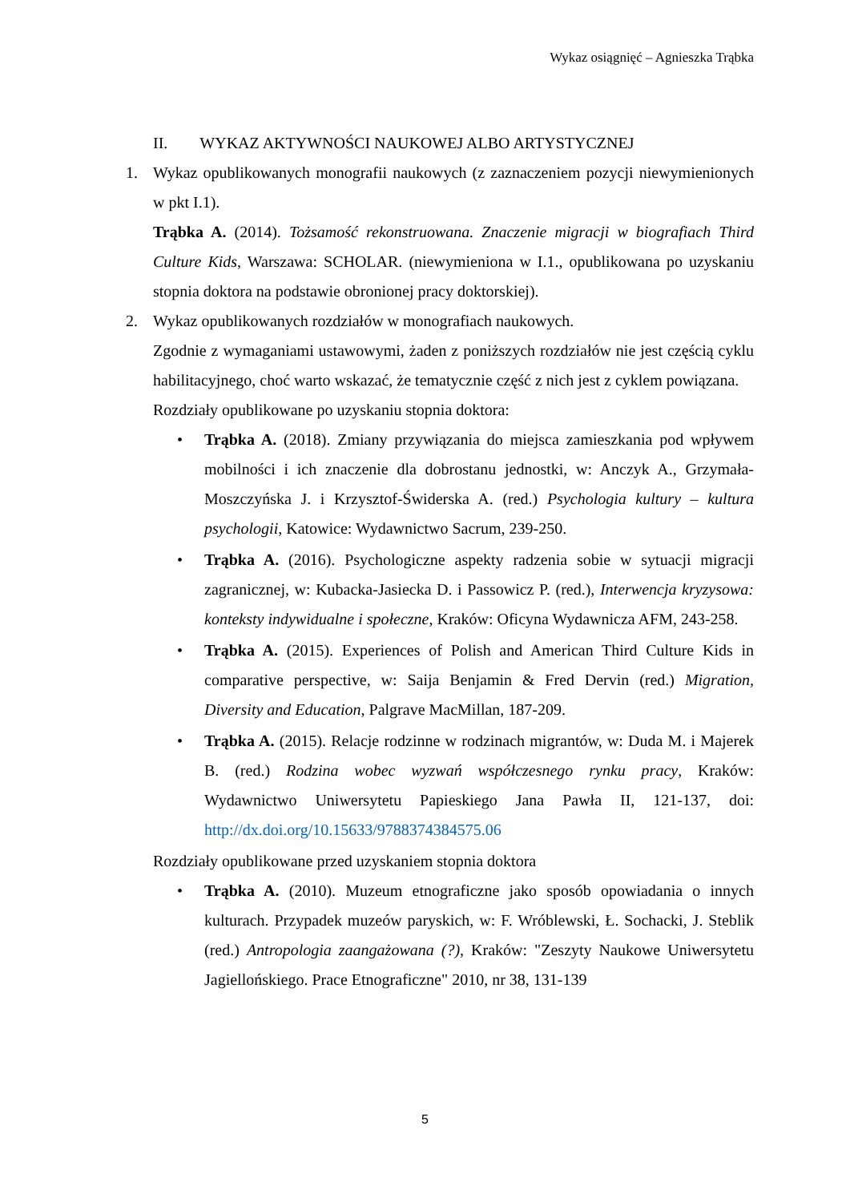Wykaz osiągnięć – Agnieszka Trąbka
II. WYKAZ AKTYWNOŚCI NAUKOWEJ ALBO ARTYSTYCZNEJ
1. Wykaz opublikowanych monografii naukowych (z zaznaczeniem pozycji niewymienionych w pkt I.1).
Trąbka A. (2014). Tożsamość rekonstruowana. Znaczenie migracji w biografiach Third Culture Kids, Warszawa: SCHOLAR. (niewymieniona w I.1., opublikowana po uzyskaniu stopnia doktora na podstawie obronionej pracy doktorskiej).
2. Wykaz opublikowanych rozdziałów w monografiach naukowych.
Zgodnie z wymaganiami ustawowymi, żaden z poniższych rozdziałów nie jest częścią cyklu habilitacyjnego, choć warto wskazać, że tematycznie część z nich jest z cyklem powiązana.
Rozdziały opublikowane po uzyskaniu stopnia doktora:
• Trąbka A. (2018). Zmiany przywiązania do miejsca zamieszkania pod wpływem mobilności i ich znaczenie dla dobrostanu jednostki, w: Anczyk A., Grzymała-Moszczyńska J. i Krzysztof-Świderska A. (red.) Psychologia kultury – kultura psychologii, Katowice: Wydawnictwo Sacrum, 239-250.
• Trąbka A. (2016). Psychologiczne aspekty radzenia sobie w sytuacji migracji zagranicznej, w: Kubacka-Jasiecka D. i Passowicz P. (red.), Interwencja kryzysowa: konteksty indywidualne i społeczne, Kraków: Oficyna Wydawnicza AFM, 243-258.
• Trąbka A. (2015). Experiences of Polish and American Third Culture Kids in comparative perspective, w: Saija Benjamin & Fred Dervin (red.) Migration, Diversity and Education, Palgrave MacMillan, 187-209.
• Trąbka A. (2015). Relacje rodzinne w rodzinach migrantów, w: Duda M. i Majerek B. (red.) Rodzina wobec wyzwań współczesnego rynku pracy, Kraków: Wydawnictwo Uniwersytetu Papieskiego Jana Pawła II, 121-137, doi: http://dx.doi.org/10.15633/9788374384575.06
Rozdziały opublikowane przed uzyskaniem stopnia doktora
• Trąbka A. (2010). Muzeum etnograficzne jako sposób opowiadania o innych kulturach. Przypadek muzeów paryskich, w: F. Wróblewski, Ł. Sochacki, J. Steblik (red.) Antropologia zaangażowana (?), Kraków: "Zeszyty Naukowe Uniwersytetu Jagiellońskiego. Prace Etnograficzne" 2010, nr 38, 131-139
5